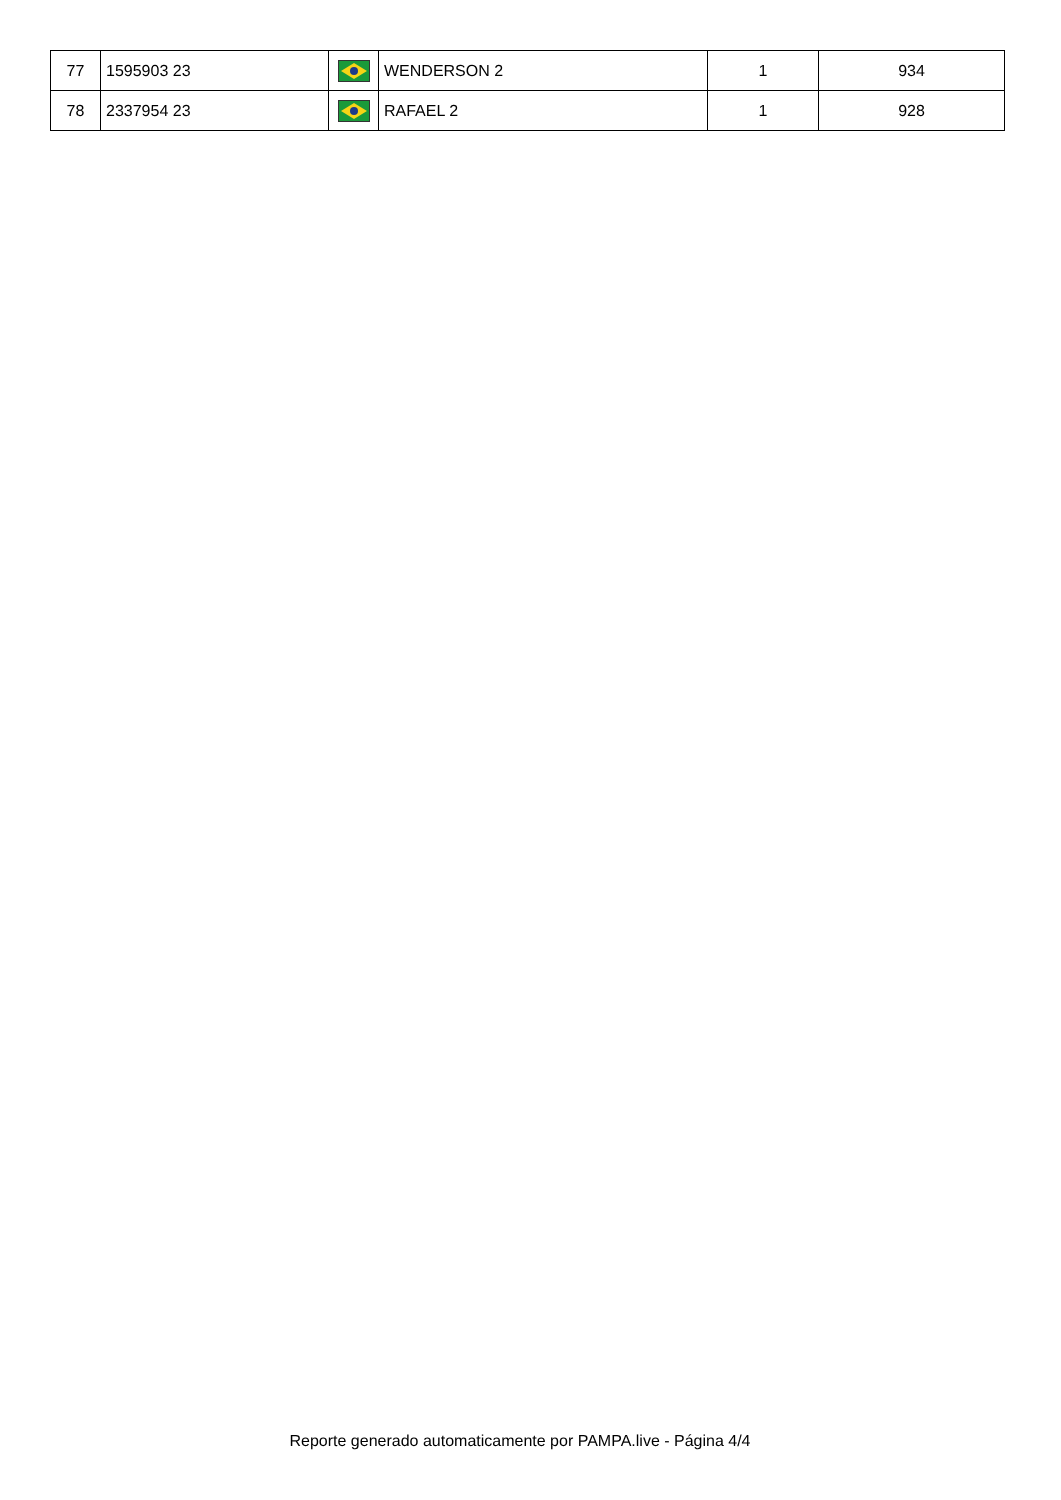| 77 | 1595903 23 | | WENDERSON 2 | 1 | 934 |
| 78 | 2337954 23 | | RAFAEL 2 | 1 | 928 |
Reporte generado automaticamente por PAMPA.live - Página 4/4